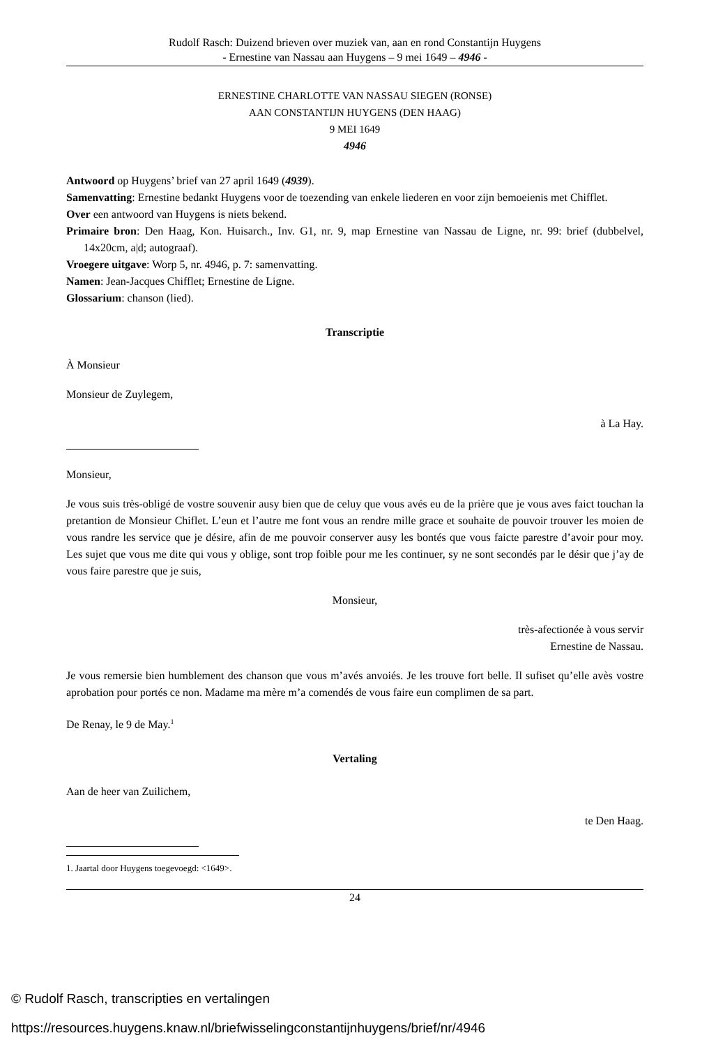Rudolf Rasch: Duizend brieven over muziek van, aan en rond Constantijn Huygens
- Ernestine van Nassau aan Huygens – 9 mei 1649 – 4946 -
ERNESTINE CHARLOTTE VAN NASSAU SIEGEN (RONSE)
AAN CONSTANTIJN HUYGENS (DEN HAAG)
9 MEI 1649
4946
Antwoord op Huygens’ brief van 27 april 1649 (4939).
Samenvatting: Ernestine bedankt Huygens voor de toezending van enkele liederen en voor zijn bemoeienis met Chifflet.
Over een antwoord van Huygens is niets bekend.
Primaire bron: Den Haag, Kon. Huisarch., Inv. G1, nr. 9, map Ernestine van Nassau de Ligne, nr. 99: brief (dubbelvel, 14x20cm, a|d; autograaf).
Vroegere uitgave: Worp 5, nr. 4946, p. 7: samenvatting.
Namen: Jean-Jacques Chifflet; Ernestine de Ligne.
Glossarium: chanson (lied).
Transcriptie
À Monsieur
Monsieur de Zuylegem,
à La Hay.
Monsieur,
Je vous suis très-obligé de vostre souvenir ausy bien que de celuy que vous avés eu de la prière que je vous aves faict touchan la pretantion de Monsieur Chiflet. L’eun et l’autre me font vous an rendre mille grace et souhaite de pouvoir trouver les moien de vous randre les service que je désire, afin de me pouvoir conserver ausy les bontés que vous faicte parestre d’avoir pour moy. Les sujet que vous me dite qui vous y oblige, sont trop foible pour me les continuer, sy ne sont secondés par le désir que j’ay de vous faire parestre que je suis,
Monsieur,
très-afectionée à vous servir
Ernestine de Nassau.
Je vous remersie bien humblement des chanson que vous m’avés anvoiés. Je les trouve fort belle. Il sufiset qu’elle avès vostre aprobation pour portés ce non. Madame ma mère m’a comendés de vous faire eun complimen de sa part.
De Renay, le 9 de May.<sup>1</sup>
Vertaling
Aan de heer van Zuilichem,
te Den Haag.
1. Jaartal door Huygens toegevoegd: <1649>.
24
© Rudolf Rasch, transcripties en vertalingen
https://resources.huygens.knaw.nl/briefwisselingconstantijnhuygens/brief/nr/4946